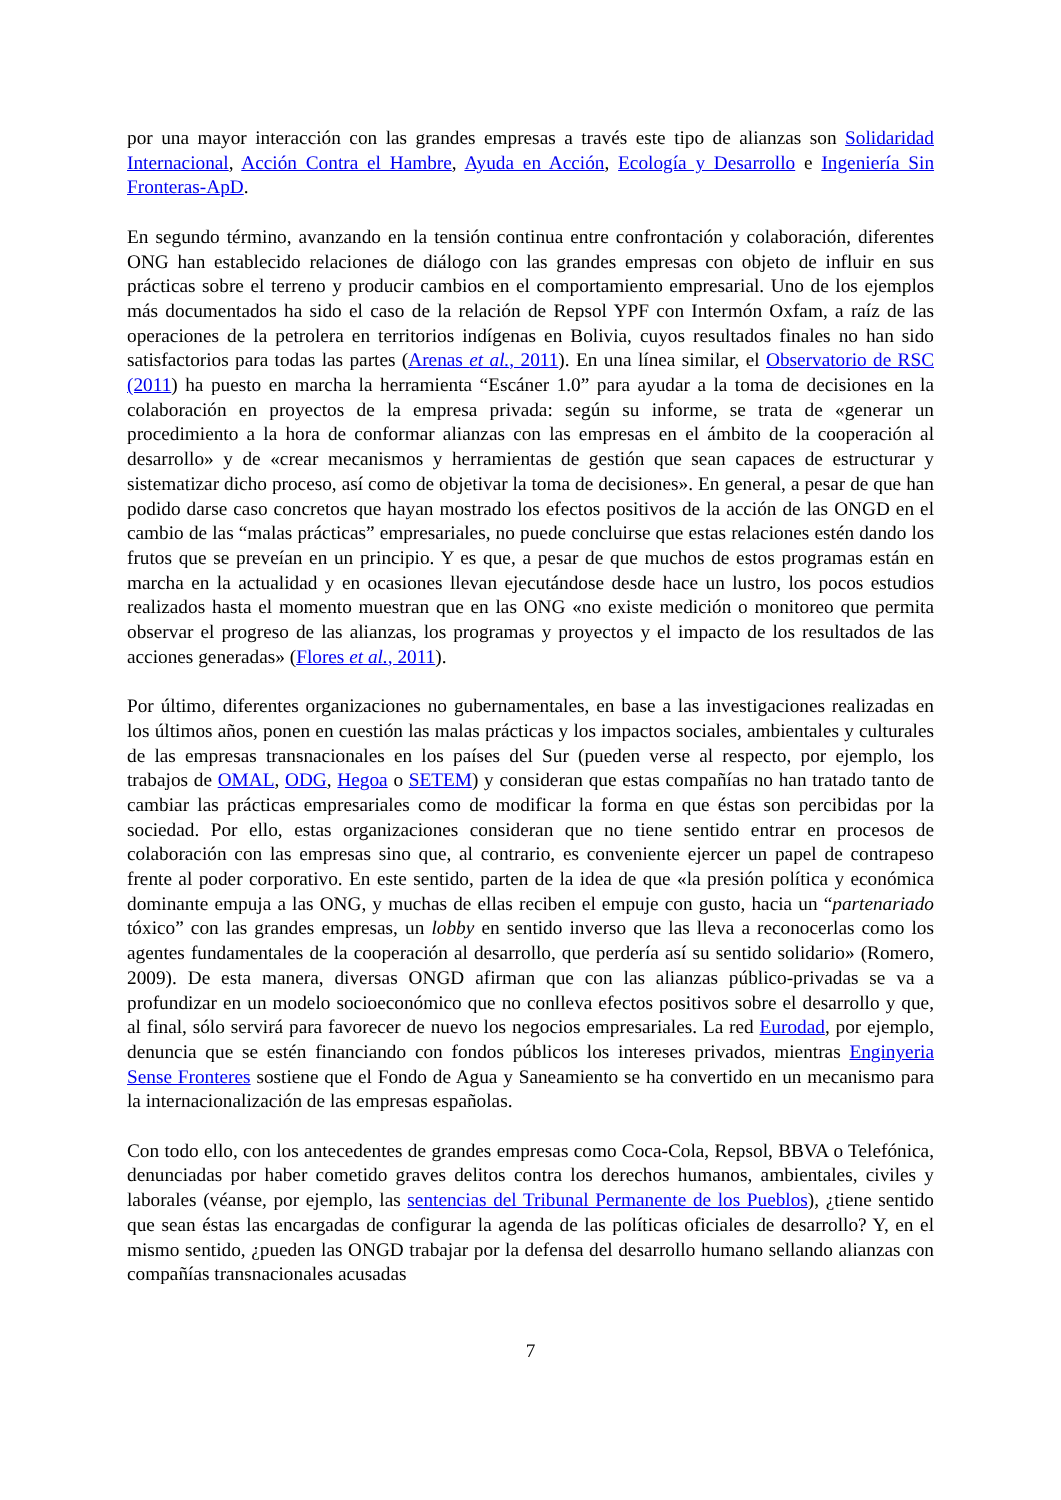por una mayor interacción con las grandes empresas a través este tipo de alianzas son Solidaridad Internacional, Acción Contra el Hambre, Ayuda en Acción, Ecología y Desarrollo e Ingeniería Sin Fronteras-ApD.
En segundo término, avanzando en la tensión continua entre confrontación y colaboración, diferentes ONG han establecido relaciones de diálogo con las grandes empresas con objeto de influir en sus prácticas sobre el terreno y producir cambios en el comportamiento empresarial. Uno de los ejemplos más documentados ha sido el caso de la relación de Repsol YPF con Intermón Oxfam, a raíz de las operaciones de la petrolera en territorios indígenas en Bolivia, cuyos resultados finales no han sido satisfactorios para todas las partes (Arenas et al., 2011). En una línea similar, el Observatorio de RSC (2011) ha puesto en marcha la herramienta “Escáner 1.0” para ayudar a la toma de decisiones en la colaboración en proyectos de la empresa privada: según su informe, se trata de «generar un procedimiento a la hora de conformar alianzas con las empresas en el ámbito de la cooperación al desarrollo» y de «crear mecanismos y herramientas de gestión que sean capaces de estructurar y sistematizar dicho proceso, así como de objetivar la toma de decisiones». En general, a pesar de que han podido darse caso concretos que hayan mostrado los efectos positivos de la acción de las ONGD en el cambio de las “malas prácticas” empresariales, no puede concluirse que estas relaciones estén dando los frutos que se preveían en un principio. Y es que, a pesar de que muchos de estos programas están en marcha en la actualidad y en ocasiones llevan ejecutándose desde hace un lustro, los pocos estudios realizados hasta el momento muestran que en las ONG «no existe medición o monitoreo que permita observar el progreso de las alianzas, los programas y proyectos y el impacto de los resultados de las acciones generadas» (Flores et al., 2011).
Por último, diferentes organizaciones no gubernamentales, en base a las investigaciones realizadas en los últimos años, ponen en cuestión las malas prácticas y los impactos sociales, ambientales y culturales de las empresas transnacionales en los países del Sur (pueden verse al respecto, por ejemplo, los trabajos de OMAL, ODG, Hegoa o SETEM) y consideran que estas compañías no han tratado tanto de cambiar las prácticas empresariales como de modificar la forma en que éstas son percibidas por la sociedad. Por ello, estas organizaciones consideran que no tiene sentido entrar en procesos de colaboración con las empresas sino que, al contrario, es conveniente ejercer un papel de contrapeso frente al poder corporativo. En este sentido, parten de la idea de que «la presión política y económica dominante empuja a las ONG, y muchas de ellas reciben el empuje con gusto, hacia un “partenariado tóxico” con las grandes empresas, un lobby en sentido inverso que las lleva a reconocerlas como los agentes fundamentales de la cooperación al desarrollo, que perdería así su sentido solidario» (Romero, 2009). De esta manera, diversas ONGD afirman que con las alianzas público-privadas se va a profundizar en un modelo socioeconómico que no conlleva efectos positivos sobre el desarrollo y que, al final, sólo servirá para favorecer de nuevo los negocios empresariales. La red Eurodad, por ejemplo, denuncia que se estén financiando con fondos públicos los intereses privados, mientras Enginyeria Sense Fronteres sostiene que el Fondo de Agua y Saneamiento se ha convertido en un mecanismo para la internacionalización de las empresas españolas.
Con todo ello, con los antecedentes de grandes empresas como Coca-Cola, Repsol, BBVA o Telefónica, denunciadas por haber cometido graves delitos contra los derechos humanos, ambientales, civiles y laborales (véanse, por ejemplo, las sentencias del Tribunal Permanente de los Pueblos), ¿tiene sentido que sean éstas las encargadas de configurar la agenda de las políticas oficiales de desarrollo? Y, en el mismo sentido, ¿pueden las ONGD trabajar por la defensa del desarrollo humano sellando alianzas con compañías transnacionales acusadas
7